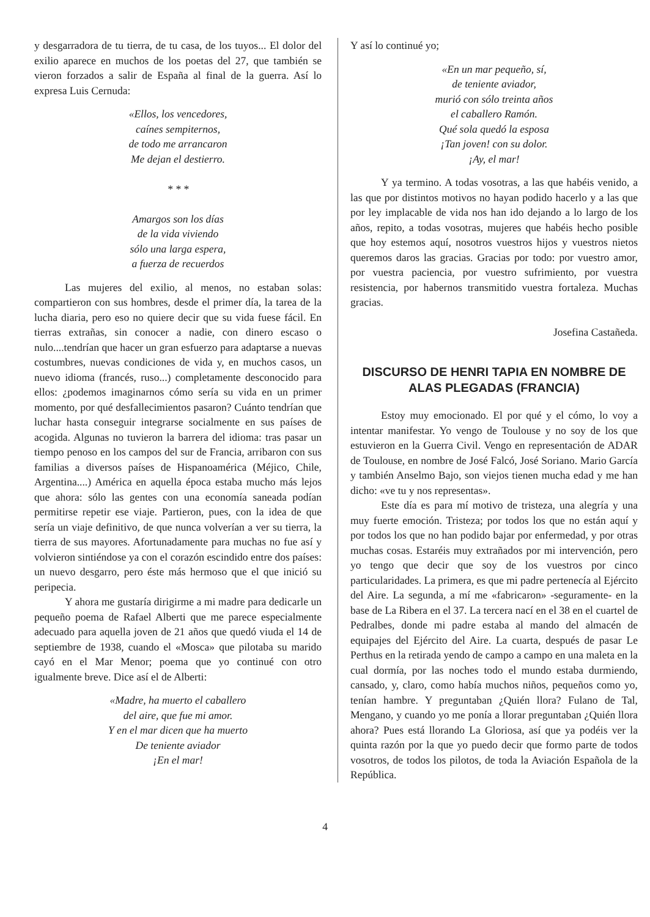y desgarradora de tu tierra, de tu casa, de los tuyos... El dolor del exilio aparece en muchos de los poetas del 27, que también se vieron forzados a salir de España al final de la guerra. Así lo expresa Luis Cernuda:
«Ellos, los vencedores,
caínes sempiternos,
de todo me arrancaron
Me dejan el destierro.
* * *
Amargos son los días
de la vida viviendo
sólo una larga espera,
a fuerza de recuerdos
Las mujeres del exilio, al menos, no estaban solas: compartieron con sus hombres, desde el primer día, la tarea de la lucha diaria, pero eso no quiere decir que su vida fuese fácil. En tierras extrañas, sin conocer a nadie, con dinero escaso o nulo....tendrían que hacer un gran esfuerzo para adaptarse a nuevas costumbres, nuevas condiciones de vida y, en muchos casos, un nuevo idioma (francés, ruso...) completamente desconocido para ellos: ¿podemos imaginarnos cómo sería su vida en un primer momento, por qué desfallecimientos pasaron? Cuánto tendrían que luchar hasta conseguir integrarse socialmente en sus países de acogida. Algunas no tuvieron la barrera del idioma: tras pasar un tiempo penoso en los campos del sur de Francia, arribaron con sus familias a diversos países de Hispanoamérica (Méjico, Chile, Argentina....) América en aquella época estaba mucho más lejos que ahora: sólo las gentes con una economía saneada podían permitirse repetir ese viaje. Partieron, pues, con la idea de que sería un viaje definitivo, de que nunca volverían a ver su tierra, la tierra de sus mayores. Afortunadamente para muchas no fue así y volvieron sintiéndose ya con el corazón escindido entre dos países: un nuevo desgarro, pero éste más hermoso que el que inició su peripecia.
Y ahora me gustaría dirigirme a mi madre para dedicarle un pequeño poema de Rafael Alberti que me parece especialmente adecuado para aquella joven de 21 años que quedó viuda el 14 de septiembre de 1938, cuando el «Mosca» que pilotaba su marido cayó en el Mar Menor; poema que yo continué con otro igualmente breve. Dice así el de Alberti:
«Madre, ha muerto el caballero
del aire, que fue mi amor.
Y en el mar dicen que ha muerto
De teniente aviador
¡En el mar!
Y así lo continué yo;
«En un mar pequeño, sí,
de teniente aviador,
murió con sólo treinta años
el caballero Ramón.
Qué sola quedó la esposa
¡Tan joven! con su dolor.
¡Ay, el mar!
Y ya termino. A todas vosotras, a las que habéis venido, a las que por distintos motivos no hayan podido hacerlo y a las que por ley implacable de vida nos han ido dejando a lo largo de los años, repito, a todas vosotras, mujeres que habéis hecho posible que hoy estemos aquí, nosotros vuestros hijos y vuestros nietos queremos daros las gracias. Gracias por todo: por vuestro amor, por vuestra paciencia, por vuestro sufrimiento, por vuestra resistencia, por habernos transmitido vuestra fortaleza. Muchas gracias.
Josefina Castañeda.
DISCURSO DE HENRI TAPIA EN NOMBRE DE ALAS PLEGADAS (FRANCIA)
Estoy muy emocionado. El por qué y el cómo, lo voy a intentar manifestar. Yo vengo de Toulouse y no soy de los que estuvieron en la Guerra Civil. Vengo en representación de ADAR de Toulouse, en nombre de José Falcó, José Soriano. Mario García y también Anselmo Bajo, son viejos tienen mucha edad y me han dicho: «ve tu y nos representas».
Este día es para mí motivo de tristeza, una alegría y una muy fuerte emoción. Tristeza; por todos los que no están aquí y por todos los que no han podido bajar por enfermedad, y por otras muchas cosas. Estaréis muy extrañados por mi intervención, pero yo tengo que decir que soy de los vuestros por cinco particularidades. La primera, es que mi padre pertenecía al Ejército del Aire. La segunda, a mí me «fabricaron» -seguramente- en la base de La Ribera en el 37. La tercera nací en el 38 en el cuartel de Pedralbes, donde mi padre estaba al mando del almacén de equipajes del Ejército del Aire. La cuarta, después de pasar Le Perthus en la retirada yendo de campo a campo en una maleta en la cual dormía, por las noches todo el mundo estaba durmiendo, cansado, y, claro, como había muchos niños, pequeños como yo, tenían hambre. Y preguntaban ¿Quién llora? Fulano de Tal, Mengano, y cuando yo me ponía a llorar preguntaban ¿Quién llora ahora? Pues está llorando La Gloriosa, así que ya podéis ver la quinta razón por la que yo puedo decir que formo parte de todos vosotros, de todos los pilotos, de toda la Aviación Española de la República.
4